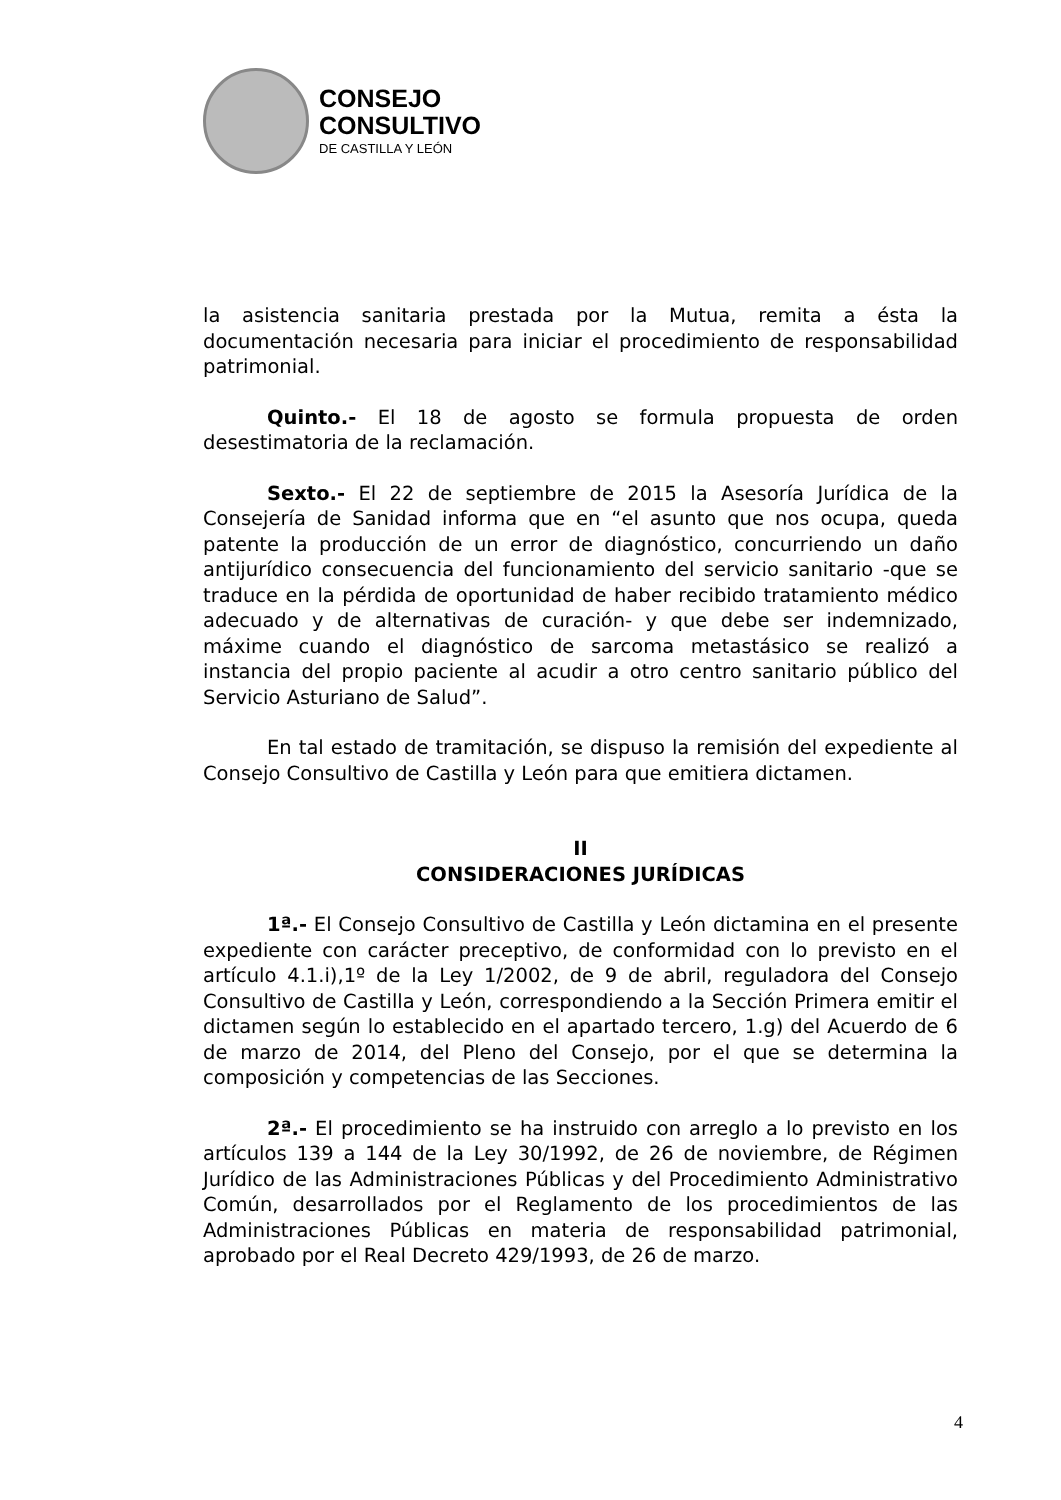CONSEJO
CONSULTIVO
DE CASTILLA Y LEÓN
la asistencia sanitaria prestada por la Mutua, remita a ésta la documentación necesaria para iniciar el procedimiento de responsabilidad patrimonial.
Quinto.- El 18 de agosto se formula propuesta de orden desestimatoria de la reclamación.
Sexto.- El 22 de septiembre de 2015 la Asesoría Jurídica de la Consejería de Sanidad informa que en “el asunto que nos ocupa, queda patente la producción de un error de diagnóstico, concurriendo un daño antijurídico consecuencia del funcionamiento del servicio sanitario -que se traduce en la pérdida de oportunidad de haber recibido tratamiento médico adecuado y de alternativas de curación- y que debe ser indemnizado, máxime cuando el diagnóstico de sarcoma metastásico se realizó a instancia del propio paciente al acudir a otro centro sanitario público del Servicio Asturiano de Salud”.
En tal estado de tramitación, se dispuso la remisión del expediente al Consejo Consultivo de Castilla y León para que emitiera dictamen.
II
CONSIDERACIONES JURÍDICAS
1ª.- El Consejo Consultivo de Castilla y León dictamina en el presente expediente con carácter preceptivo, de conformidad con lo previsto en el artículo 4.1.i),1º de la Ley 1/2002, de 9 de abril, reguladora del Consejo Consultivo de Castilla y León, correspondiendo a la Sección Primera emitir el dictamen según lo establecido en el apartado tercero, 1.g) del Acuerdo de 6 de marzo de 2014, del Pleno del Consejo, por el que se determina la composición y competencias de las Secciones.
2ª.- El procedimiento se ha instruido con arreglo a lo previsto en los artículos 139 a 144 de la Ley 30/1992, de 26 de noviembre, de Régimen Jurídico de las Administraciones Públicas y del Procedimiento Administrativo Común, desarrollados por el Reglamento de los procedimientos de las Administraciones Públicas en materia de responsabilidad patrimonial, aprobado por el Real Decreto 429/1993, de 26 de marzo.
4